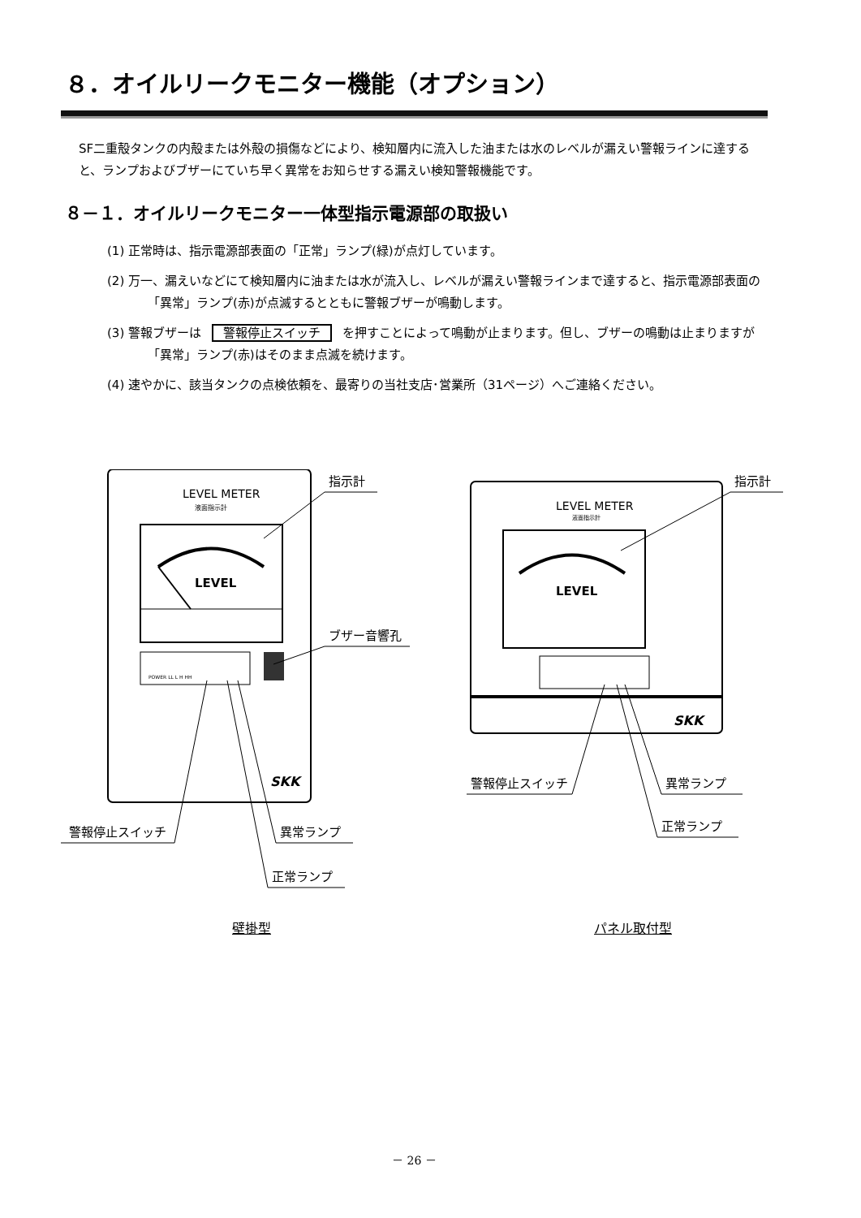８．オイルリークモニター機能（オプション）
SF二重殻タンクの内殻または外殻の損傷などにより、検知層内に流入した油または水のレベルが漏えい警報ラインに達すると、ランプおよびブザーにていち早く異常をお知らせする漏えい検知警報機能です。
８－１．オイルリークモニター一体型指示電源部の取扱い
(1) 正常時は、指示電源部表面の「正常」ランプ(緑)が点灯しています。
(2) 万一、漏えいなどにて検知層内に油または水が流入し、レベルが漏えい警報ラインまで達すると、指示電源部表面の「異常」ランプ(赤)が点滅するとともに警報ブザーが鳴動します。
(3) 警報ブザーは 警報停止スイッチ を押すことによって鳴動が止まります。但し、ブザーの鳴動は止まりますが「異常」ランプ(赤)はそのまま点滅を続けます。
(4) 速やかに、該当タンクの点検依頼を、最寄りの当社支店･営業所（31ページ）へご連絡ください。
LEVEL METER
液面指示計
LEVEL
POWER LL L H HH
SKK
指示計
ブザー音響孔
警報停止スイッチ
異常ランプ
正常ランプ
壁掛型
LEVEL METER
液面指示計
LEVEL
SKK
指示計
警報停止スイッチ
異常ランプ
正常ランプ
パネル取付型
－ 26 －